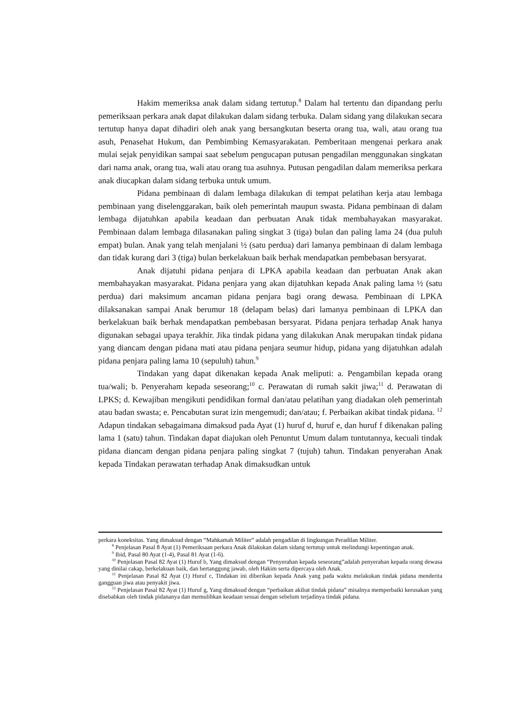Hakim memeriksa anak dalam sidang tertutup.<sup>8</sup> Dalam hal tertentu dan dipandang perlu pemeriksaan perkara anak dapat dilakukan dalam sidang terbuka. Dalam sidang yang dilakukan secara tertutup hanya dapat dihadiri oleh anak yang bersangkutan beserta orang tua, wali, atau orang tua asuh, Penasehat Hukum, dan Pembimbing Kemasyarakatan. Pemberitaan mengenai perkara anak mulai sejak penyidikan sampai saat sebelum pengucapan putusan pengadilan menggunakan singkatan dari nama anak, orang tua, wali atau orang tua asuhnya. Putusan pengadilan dalam memeriksa perkara anak diucapkan dalam sidang terbuka untuk umum.
Pidana pembinaan di dalam lembaga dilakukan di tempat pelatihan kerja atau lembaga pembinaan yang diselenggarakan, baik oleh pemerintah maupun swasta. Pidana pembinaan di dalam lembaga dijatuhkan apabila keadaan dan perbuatan Anak tidak membahayakan masyarakat. Pembinaan dalam lembaga dilasanakan paling singkat 3 (tiga) bulan dan paling lama 24 (dua puluh empat) bulan. Anak yang telah menjalani ½ (satu perdua) dari lamanya pembinaan di dalam lembaga dan tidak kurang dari 3 (tiga) bulan berkelakuan baik berhak mendapatkan pembebasan bersyarat.
Anak dijatuhi pidana penjara di LPKA apabila keadaan dan perbuatan Anak akan membahayakan masyarakat. Pidana penjara yang akan dijatuhkan kepada Anak paling lama ½ (satu perdua) dari maksimum ancaman pidana penjara bagi orang dewasa. Pembinaan di LPKA dilaksanakan sampai Anak berumur 18 (delapam belas) dari lamanya pembinaan di LPKA dan berkelakuan baik berhak mendapatkan pembebasan bersyarat. Pidana penjara terhadap Anak hanya digunakan sebagai upaya terakhir. Jika tindak pidana yang dilakukan Anak merupakan tindak pidana yang diancam dengan pidana mati atau pidana penjara seumur hidup, pidana yang dijatuhkan adalah pidana penjara paling lama 10 (sepuluh) tahun.<sup>9</sup>
Tindakan yang dapat dikenakan kepada Anak meliputi: a. Pengambilan kepada orang tua/wali; b. Penyeraham kepada seseorang;<sup>10</sup> c. Perawatan di rumah sakit jiwa;<sup>11</sup> d. Perawatan di LPKS; d. Kewajiban mengikuti pendidikan formal dan/atau pelatihan yang diadakan oleh pemerintah atau badan swasta; e. Pencabutan surat izin mengemudi; dan/atau; f. Perbaikan akibat tindak pidana. <sup>12</sup> Adapun tindakan sebagaimana dimaksud pada Ayat (1) huruf d, huruf e, dan huruf f dikenakan paling lama 1 (satu) tahun. Tindakan dapat diajukan oleh Penuntut Umum dalam tuntutannya, kecuali tindak pidana diancam dengan pidana penjara paling singkat 7 (tujuh) tahun. Tindakan penyerahan Anak kepada Tindakan perawatan terhadap Anak dimaksudkan untuk
perkara koneksitas. Yang dimaksud dengan “Mahkamah Militer” adalah pengadilan di lingkungan Peradilan Militer.
<sup>8</sup> Penjelasan Pasal 8 Ayat (1) Pemeriksaan perkara Anak dilakukan dalam sidang tertutup untuk melindungi kepentingan anak.
<sup>9</sup> Ibid, Pasal 80 Ayat (1-4), Pasal 81 Ayat (1-6).
<sup>10</sup> Penjelasan Pasal 82 Ayat (1) Huruf b, Yang dimaksud dengan “Penyerahan kepada seseorang”adalah penyerahan kepada orang dewasa yang dinilai cakap, berkelakuan baik, dan bertanggung jawab, oleh Hakim serta dipercaya oleh Anak.
<sup>11</sup> Penjelasan Pasal 82 Ayat (1) Huruf c, Tindakan ini diberikan kepada Anak yang pada waktu melakukan tindak pidana menderita gangguan jiwa atau penyakit jiwa.
<sup>12</sup> Penjelasan Pasal 82 Ayat (1) Huruf g, Yang dimaksud dengan “perbaikan akibat tindak pidana” misalnya memperbaiki kerusakan yang disebabkan oleh tindak pidananya dan memulihkan keadaan sesuai dengan sebelum terjadinya tindak pidana.